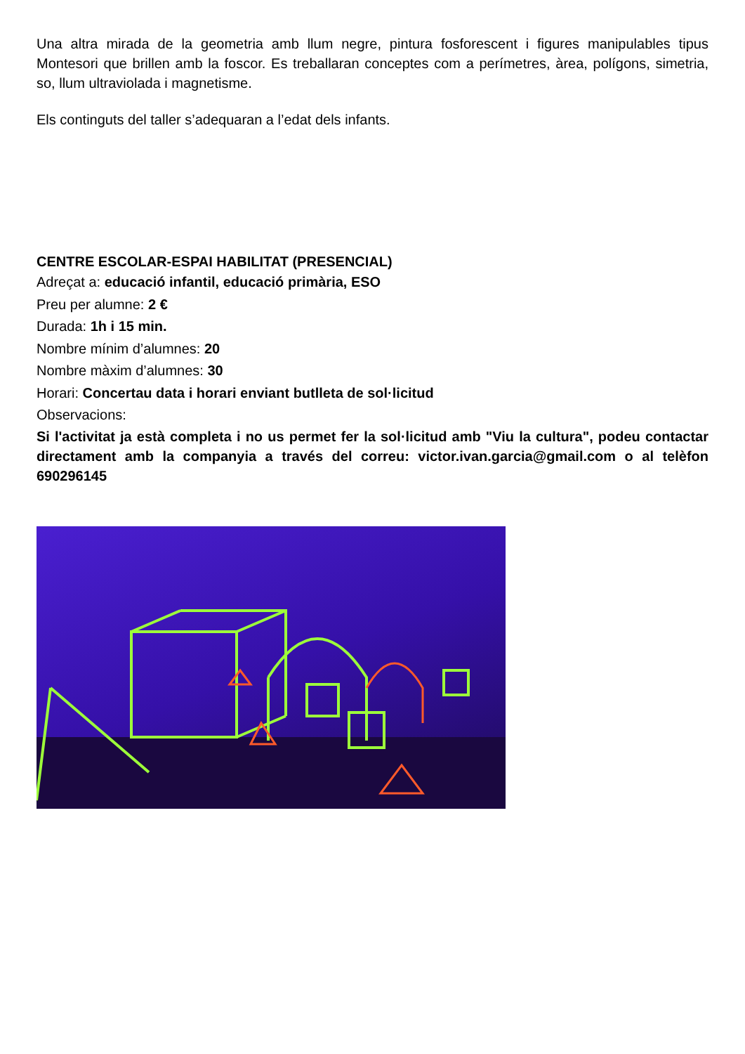Una altra mirada de la geometria amb llum negre, pintura fosforescent i figures manipulables tipus Montesori que brillen amb la foscor. Es treballaran conceptes com a perímetres, àrea, polígons, simetria, so, llum ultraviolada i magnetisme.
Els continguts del taller s’adequaran a l’edat dels infants.
CENTRE ESCOLAR-ESPAI HABILITAT (PRESENCIAL)
Adreçat a: educació infantil, educació primària, ESO
Preu per alumne: 2 €
Durada: 1h i 15 min.
Nombre mínim d’alumnes: 20
Nombre màxim d’alumnes: 30
Horari: Concertau data i horari enviant butlleta de sol·licitud
Observacions:
Si l'activitat ja està completa i no us permet fer la sol·licitud amb "Viu la cultura", podeu contactar directament amb la companyia a través del correu: victor.ivan.garcia@gmail.com o al telèfon 690296145